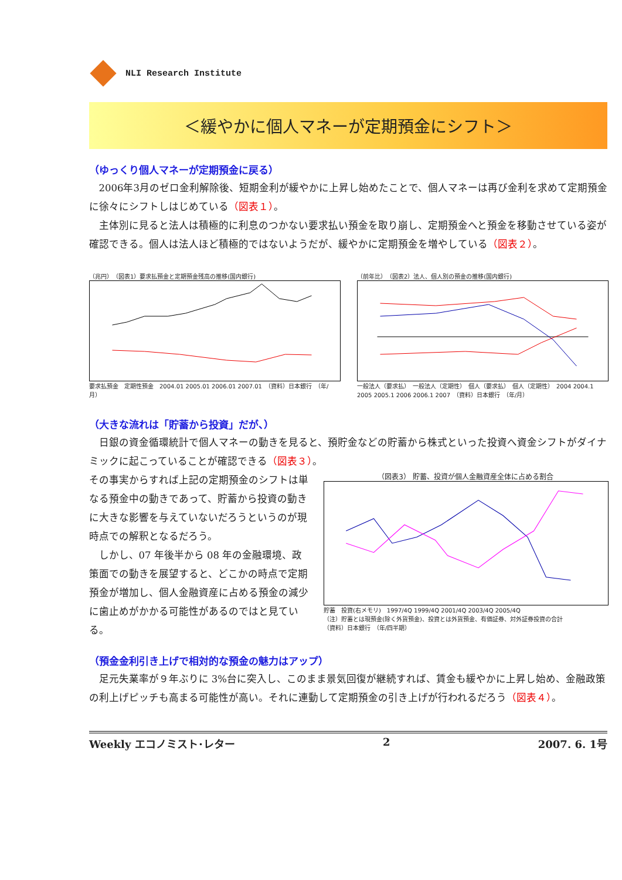NLI Research Institute
＜緩やかに個人マネーが定期預金にシフト＞
（ゆっくり個人マネーが定期預金に戻る）
2006年3月のゼロ金利解除後、短期金利が緩やかに上昇し始めたことで、個人マネーは再び金利を求めて定期預金に徐々にシフトしはじめている（図表１）。
主体別に見ると法人は積極的に利息のつかない要求払い預金を取り崩し、定期預金へと預金を移動させている姿が確認できる。個人は法人ほど積極的ではないようだが、緩やかに定期預金を増やしている（図表２）。
（兆円）　（図表1）要求払預金と定期預金残高の推移(国内銀行)
要求払預金　定期性預金　2004.01 2005.01 2006.01 2007.01　（資料）日本銀行　（年/月）
（前年比）　（図表2）法人、個人別の預金の推移(国内銀行)
一般法人（要求払）　一般法人（定期性）　個人（要求払）　個人（定期性）　2004 2004.1 2005 2005.1 2006 2006.1 2007　（資料）日本銀行　（年/月）
（大きな流れは「貯蓄から投資」だが、）
日銀の資金循環統計で個人マネーの動きを見ると、預貯金などの貯蓄から株式といった投資へ資金シフトがダイナミックに起こっていることが確認できる（図表３）。
その事実からすれば上記の定期預金のシフトは単なる預金中の動きであって、貯蓄から投資の動きに大きな影響を与えていないだろうというのが現時点での解釈となるだろう。
しかし、07 年後半から 08 年の金融環境、政策面での動きを展望すると、どこかの時点で定期預金が増加し、個人金融資産に占める預金の減少に歯止めがかかる可能性があるのではと見ている。
（図表3） 貯蓄、投資が個人金融資産全体に占める割合
貯蓄　投資(右メモリ)　1997/4Q 1999/4Q 2001/4Q 2003/4Q 2005/4Q
（注）貯蓄とは現預金(除く外貨預金)、投資とは外貨預金、有価証券、対外証券投資の合計
（資料）日本銀行　（年/四半期）
（預金金利引き上げで相対的な預金の魅力はアップ）
足元失業率が９年ぶりに 3%台に突入し、このまま景気回復が継続すれば、賃金も緩やかに上昇し始め、金融政策の利上げピッチも高まる可能性が高い。それに連動して定期預金の引き上げが行われるだろう（図表４）。
Weekly エコノミスト･レター 2 2007. 6. 1号